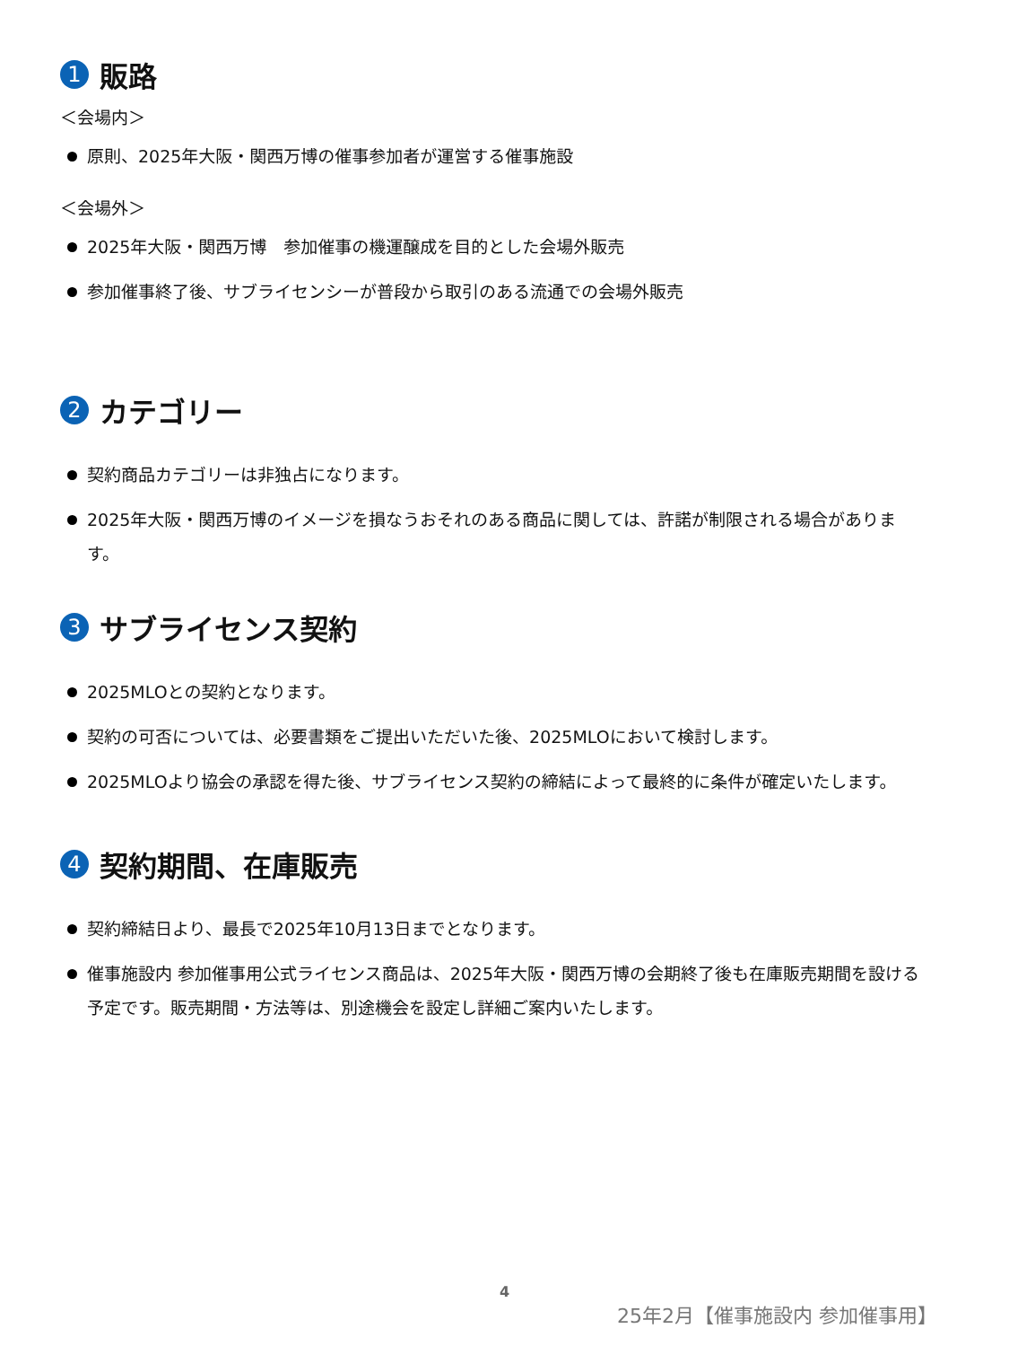1 販路
＜会場内＞
原則、2025年大阪・関西万博の催事参加者が運営する催事施設
＜会場外＞
2025年大阪・関西万博　参加催事の機運醸成を目的とした会場外販売
参加催事終了後、サブライセンシーが普段から取引のある流通での会場外販売
2 カテゴリー
契約商品カテゴリーは非独占になります。
2025年大阪・関西万博のイメージを損なうおそれのある商品に関しては、許諾が制限される場合があります。
3 サブライセンス契約
2025MLOとの契約となります。
契約の可否については、必要書類をご提出いただいた後、2025MLOにおいて検討します。
2025MLOより協会の承認を得た後、サブライセンス契約の締結によって最終的に条件が確定いたします。
4 契約期間、在庫販売
契約締結日より、最長で2025年10月13日までとなります。
催事施設内 参加催事用公式ライセンス商品は、2025年大阪・関西万博の会期終了後も在庫販売期間を設ける予定です。販売期間・方法等は、別途機会を設定し詳細ご案内いたします。
4
25年2月【催事施設内 参加催事用】